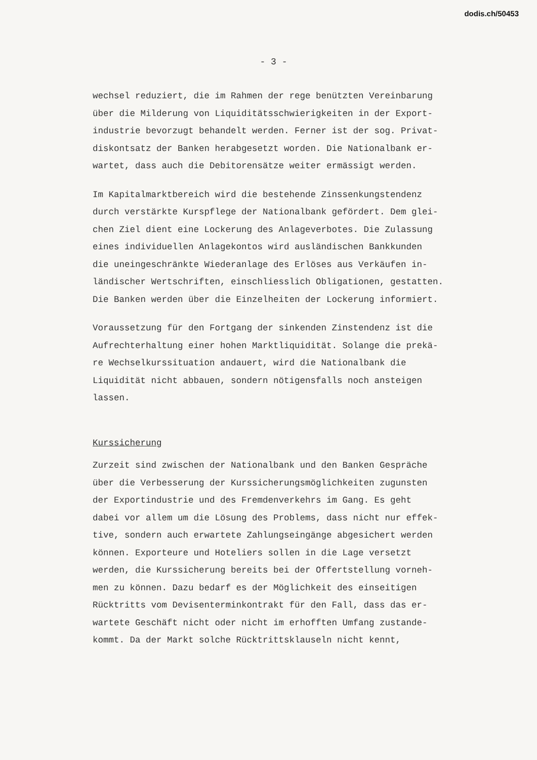dodis.ch/50453
- 3 -
wechsel reduziert, die im Rahmen der rege benützten Vereinbarung über die Milderung von Liquiditätsschwierigkeiten in der Export- industrie bevorzugt behandelt werden. Ferner ist der sog. Privat- diskontsatz der Banken herabgesetzt worden. Die Nationalbank er- wartet, dass auch die Debitorensätze weiter ermässigt werden.
Im Kapitalmarktbereich wird die bestehende Zinssenkungstendenz durch verstärkte Kurspflege der Nationalbank gefördert. Dem glei- chen Ziel dient eine Lockerung des Anlageverbotes. Die Zulassung eines individuellen Anlagekontos wird ausländischen Bankkunden die uneingeschränkte Wiederanlage des Erlöses aus Verkäufen in- ländischer Wertschriften, einschliesslich Obligationen, gestatten. Die Banken werden über die Einzelheiten der Lockerung informiert.
Voraussetzung für den Fortgang der sinkenden Zinstendenz ist die Aufrechterhaltung einer hohen Marktliquidität. Solange die prekä- re Wechselkurssituation andauert, wird die Nationalbank die Liquidität nicht abbauen, sondern nötigensfalls noch ansteigen lassen.
Kurssicherung
Zurzeit sind zwischen der Nationalbank und den Banken Gespräche über die Verbesserung der Kurssicherungsmöglichkeiten zugunsten der Exportindustrie und des Fremdenverkehrs im Gang. Es geht dabei vor allem um die Lösung des Problems, dass nicht nur effek- tive, sondern auch erwartete Zahlungseingänge abgesichert werden können. Exporteure und Hoteliers sollen in die Lage versetzt werden, die Kurssicherung bereits bei der Offertstellung vorneh- men zu können. Dazu bedarf es der Möglichkeit des einseitigen Rücktritts vom Devisenterminkontrakt für den Fall, dass das er- wartete Geschäft nicht oder nicht im erhofften Umfang zustande- kommt. Da der Markt solche Rücktrittsklauseln nicht kennt,